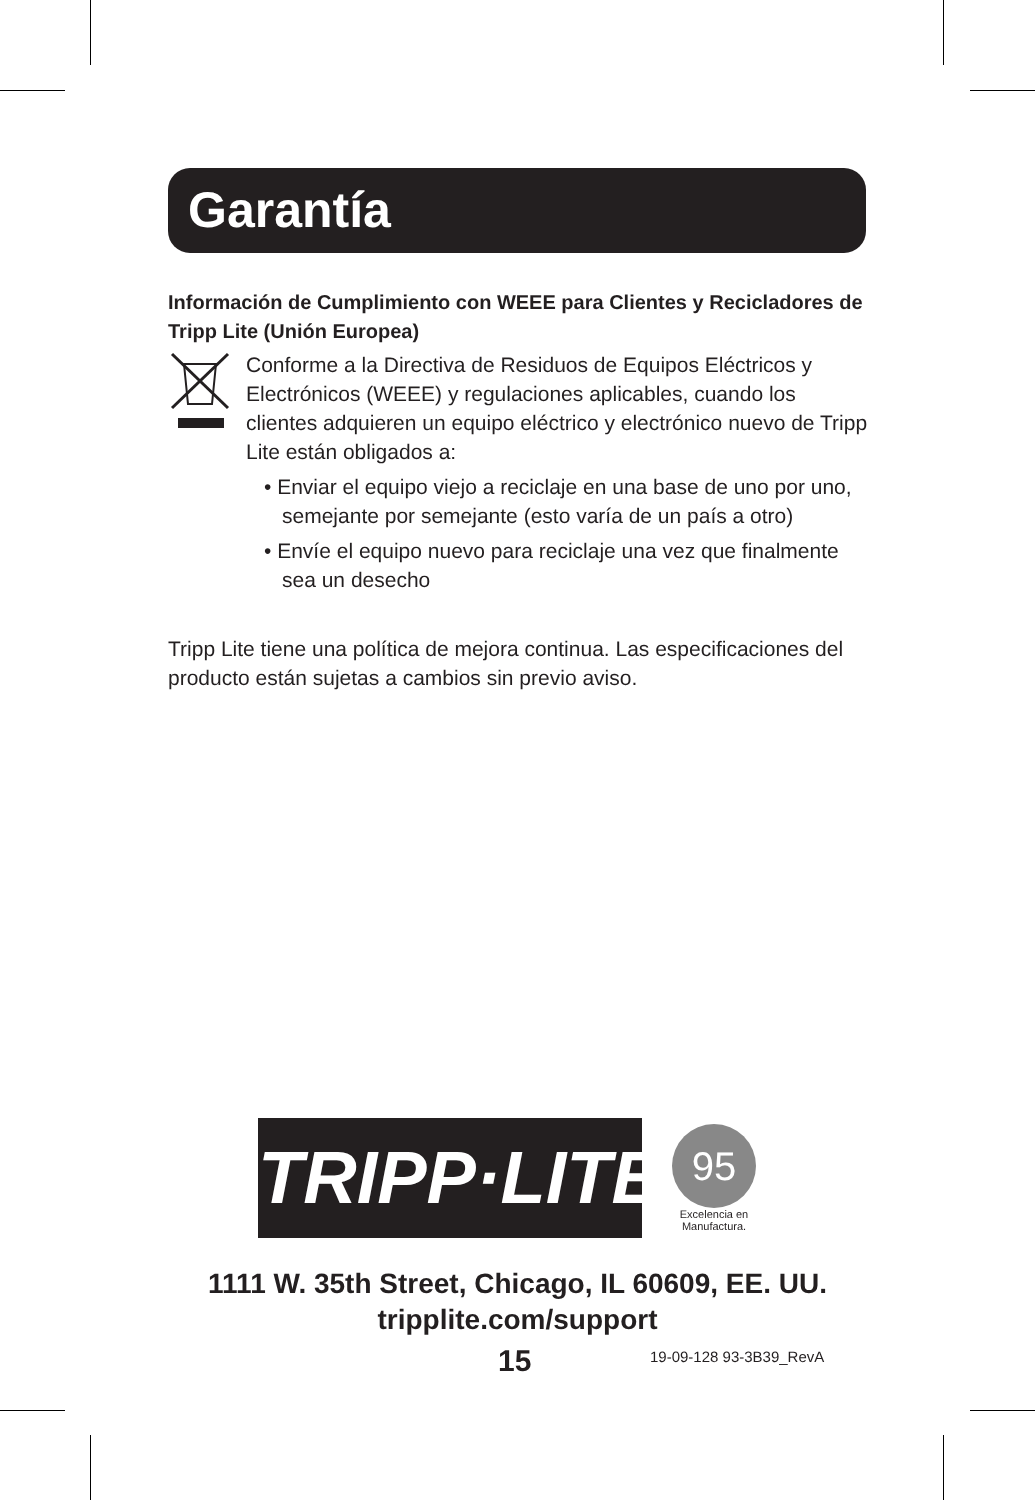Garantía
Información de Cumplimiento con WEEE para Clientes y Recicladores de Tripp Lite (Unión Europea)
Conforme a la Directiva de Residuos de Equipos Eléctricos y Electrónicos (WEEE) y regulaciones aplicables, cuando los clientes adquieren un equipo eléctrico y electrónico nuevo de Tripp Lite están obligados a:
• Enviar el equipo viejo a reciclaje en una base de uno por uno, semejante por semejante (esto varía de un país a otro)
• Envíe el equipo nuevo para reciclaje una vez que finalmente sea un desecho
Tripp Lite tiene una política de mejora continua. Las especificaciones del producto están sujetas a cambios sin previo aviso.
TRIPP·LITE
95
Excelencia en
Manufactura.
1111 W. 35th Street, Chicago, IL 60609, EE. UU.
tripplite.com/support
15 19-09-128 93-3B39_RevA